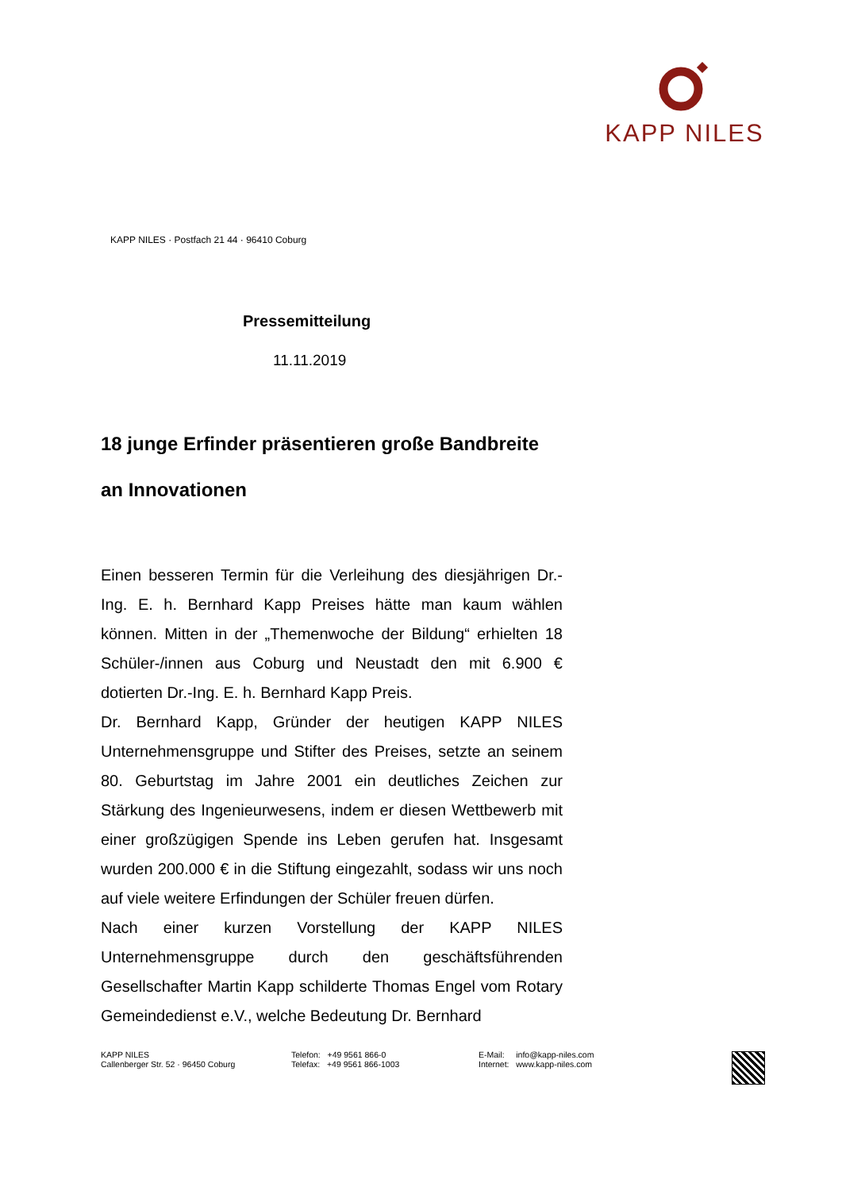KAPP NILES
KAPP NILES · Postfach 21 44 · 96410 Coburg
Pressemitteilung
11.11.2019
18 junge Erfinder präsentieren große Bandbreite an Innovationen
Einen besseren Termin für die Verleihung des diesjährigen Dr.-Ing. E. h. Bernhard Kapp Preises hätte man kaum wählen können. Mitten in der „Themenwoche der Bildung“ erhielten 18 Schüler-/innen aus Coburg und Neustadt den mit 6.900 € dotierten Dr.-Ing. E. h. Bernhard Kapp Preis.
Dr. Bernhard Kapp, Gründer der heutigen KAPP NILES Unternehmensgruppe und Stifter des Preises, setzte an seinem 80. Geburtstag im Jahre 2001 ein deutliches Zeichen zur Stärkung des Ingenieurwesens, indem er diesen Wettbewerb mit einer großzügigen Spende ins Leben gerufen hat. Insgesamt wurden 200.000 € in die Stiftung eingezahlt, sodass wir uns noch auf viele weitere Erfindungen der Schüler freuen dürfen.
Nach einer kurzen Vorstellung der KAPP NILES Unternehmensgruppe durch den geschäftsführenden Gesellschafter Martin Kapp schilderte Thomas Engel vom Rotary Gemeindedienst e.V., welche Bedeutung Dr. Bernhard
KAPP NILES
Callenberger Str. 52 · 96450 Coburg
Telefon: +49 9561 866-0
Telefax: +49 9561 866-1003
E-Mail: info@kapp-niles.com
Internet: www.kapp-niles.com